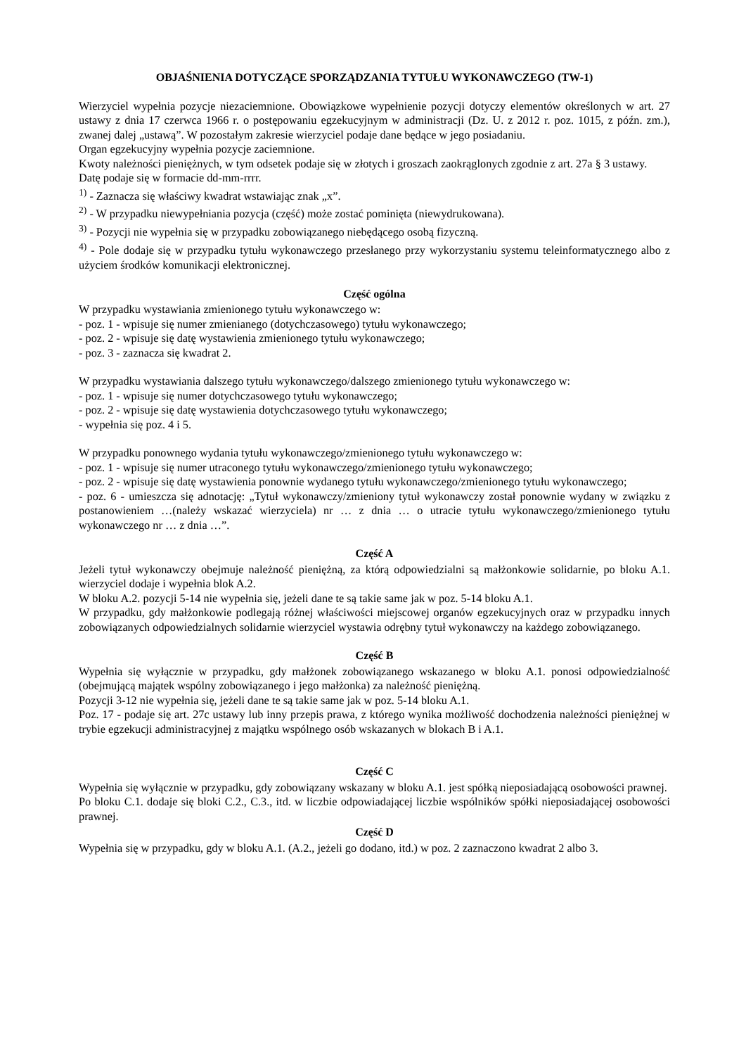OBJAŚNIENIA DOTYCZĄCE SPORZĄDZANIA TYTUŁU WYKONAWCZEGO (TW-1)
Wierzyciel wypełnia pozycje niezaciemnione. Obowiązkowe wypełnienie pozycji dotyczy elementów określonych w art. 27 ustawy z dnia 17 czerwca 1966 r. o postępowaniu egzekucyjnym w administracji (Dz. U. z 2012 r. poz. 1015, z późn. zm.), zwanej dalej „ustawą”. W pozostałym zakresie wierzyciel podaje dane będące w jego posiadaniu.
Organ egzekucyjny wypełnia pozycje zaciemnione.
Kwoty należności pieniężnych, w tym odsetek podaje się w złotych i groszach zaokrąglonych zgodnie z art. 27a § 3 ustawy.
Datę podaje się w formacie dd-mm-rrrr.
<sup>1)</sup> - Zaznacza się właściwy kwadrat wstawiając znak „x”.
<sup>2)</sup> - W przypadku niewypełniania pozycja (część) może zostać pominięta (niewydrukowana).
<sup>3)</sup> - Pozycji nie wypełnia się w przypadku zobowiązanego niebędącego osobą fizyczną.
<sup>4)</sup> - Pole dodaje się w przypadku tytułu wykonawczego przesłanego przy wykorzystaniu systemu teleinformatycznego albo z użyciem środków komunikacji elektronicznej.
Część ogólna
W przypadku wystawiania zmienionego tytułu wykonawczego w:
- poz. 1 - wpisuje się numer zmienianego (dotychczasowego) tytułu wykonawczego;
- poz. 2 - wpisuje się datę wystawienia zmienionego tytułu wykonawczego;
- poz. 3 - zaznacza się kwadrat 2.
W przypadku wystawiania dalszego tytułu wykonawczego/dalszego zmienionego tytułu wykonawczego w:
- poz. 1 - wpisuje się numer dotychczasowego tytułu wykonawczego;
- poz. 2 - wpisuje się datę wystawienia dotychczasowego tytułu wykonawczego;
- wypełnia się poz. 4 i 5.
W przypadku ponownego wydania tytułu wykonawczego/zmienionego tytułu wykonawczego w:
- poz. 1 - wpisuje się numer utraconego tytułu wykonawczego/zmienionego tytułu wykonawczego;
- poz. 2 - wpisuje się datę wystawienia ponownie wydanego tytułu wykonawczego/zmienionego tytułu wykonawczego;
- poz. 6 - umieszcza się adnotację: „Tytuł wykonawczy/zmieniony tytuł wykonawczy został ponownie wydany w związku z postanowieniem …(należy wskazać wierzyciela) nr … z dnia … o utracie tytułu wykonawczego/zmienionego tytułu wykonawczego nr … z dnia …”.
Część A
Jeżeli tytuł wykonawczy obejmuje należność pieniężną, za którą odpowiedzialni są małżonkowie solidarnie, po bloku A.1. wierzyciel dodaje i wypełnia blok A.2.
W bloku A.2. pozycji 5-14 nie wypełnia się, jeżeli dane te są takie same jak w poz. 5-14 bloku A.1.
W przypadku, gdy małżonkowie podlegają różnej właściwości miejscowej organów egzekucyjnych oraz w przypadku innych zobowiązanych odpowiedzialnych solidarnie wierzyciel wystawia odrębny tytuł wykonawczy na każdego zobowiązanego.
Część B
Wypełnia się wyłącznie w przypadku, gdy małżonek zobowiązanego wskazanego w bloku A.1. ponosi odpowiedzialność (obejmującą majątek wspólny zobowiązanego i jego małżonka) za należność pieniężną.
Pozycji 3-12 nie wypełnia się, jeżeli dane te są takie same jak w poz. 5-14 bloku A.1.
Poz. 17 - podaje się art. 27c ustawy lub inny przepis prawa, z którego wynika możliwość dochodzenia należności pieniężnej w trybie egzekucji administracyjnej z majątku wspólnego osób wskazanych w blokach B i A.1.
Część C
Wypełnia się wyłącznie w przypadku, gdy zobowiązany wskazany w bloku A.1. jest spółką nieposiadającą osobowości prawnej.
Po bloku C.1. dodaje się bloki C.2., C.3., itd. w liczbie odpowiadającej liczbie wspólników spółki nieposiadającej osobowości prawnej.
Część D
Wypełnia się w przypadku, gdy w bloku A.1. (A.2., jeżeli go dodano, itd.) w poz. 2 zaznaczono kwadrat 2 albo 3.